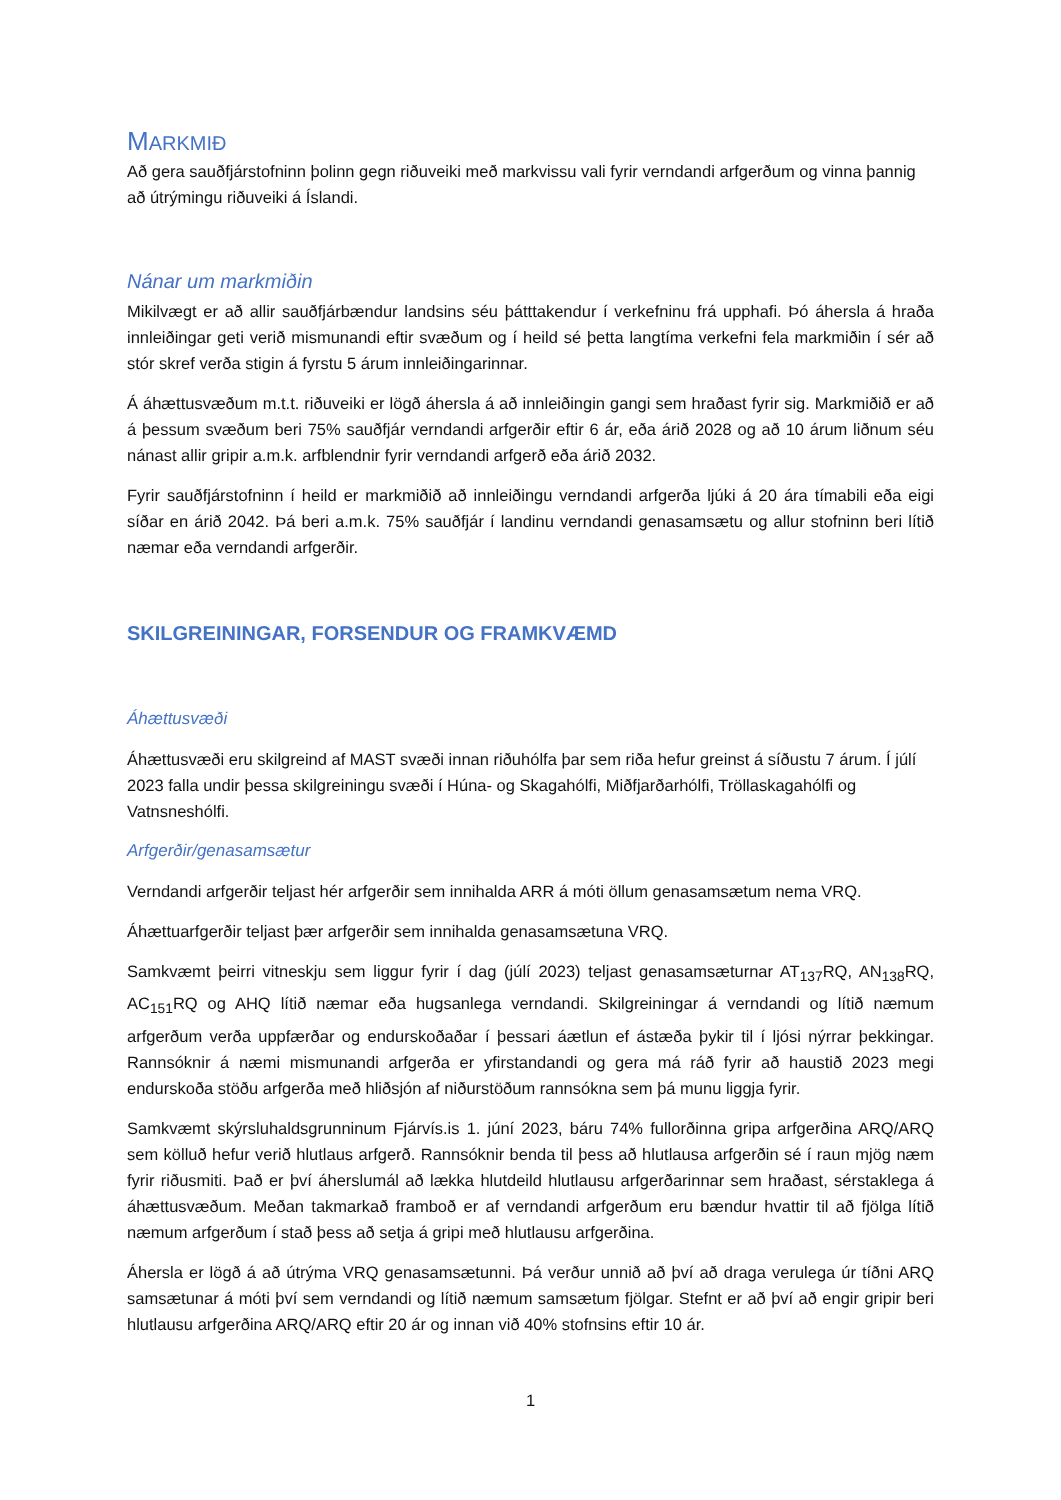MARKMIÐ
Að gera sauðfjárstofninn þolinn gegn riðuveiki með markvissu vali fyrir verndandi arfgerðum og vinna þannig að útrýmingu riðuveiki á Íslandi.
Nánar um markmiðin
Mikilvægt er að allir sauðfjárbændur landsins séu þátttakendur í verkefninu frá upphafi. Þó áhersla á hraða innleiðingar geti verið mismunandi eftir svæðum og í heild sé þetta langtíma verkefni fela markmiðin í sér að stór skref verða stigin á fyrstu 5 árum innleiðingarinnar.
Á áhættusvæðum m.t.t. riðuveiki er lögð áhersla á að innleiðingin gangi sem hraðast fyrir sig. Markmiðið er að á þessum svæðum beri 75% sauðfjár verndandi arfgerðir eftir 6 ár, eða árið 2028 og að 10 árum liðnum séu nánast allir gripir a.m.k. arfblendnir fyrir verndandi arfgerð eða árið 2032.
Fyrir sauðfjárstofninn í heild er markmiðið að innleiðingu verndandi arfgerða ljúki á 20 ára tímabili eða eigi síðar en árið 2042. Þá beri a.m.k. 75% sauðfjár í landinu verndandi genasamsætu og allur stofninn beri lítið næmar eða verndandi arfgerðir.
SKILGREININGAR, FORSENDUR OG FRAMKVÆMD
Áhættusvæði
Áhættusvæði eru skilgreind af MAST svæði innan riðuhólfa þar sem riða hefur greinst á síðustu 7 árum. Í júlí 2023 falla undir þessa skilgreiningu svæði í Húna- og Skagahólfi, Miðfjarðarhólfi, Tröllaskagahólfi og Vatnsneshólfi.
Arfgerðir/genasamsætur
Verndandi arfgerðir teljast hér arfgerðir sem innihalda ARR á móti öllum genasamsætum nema VRQ.
Áhættuarfgerðir teljast þær arfgerðir sem innihalda genasamsætuna VRQ.
Samkvæmt þeirri vitneskju sem liggur fyrir í dag (júlí 2023) teljast genasamsæturnar AT<sub>137</sub>RQ, AN<sub>138</sub>RQ, AC<sub>151</sub>RQ og AHQ lítið næmar eða hugsanlega verndandi. Skilgreiningar á verndandi og lítið næmum arfgerðum verða uppfærðar og endurskoðaðar í þessari áætlun ef ástæða þykir til í ljósi nýrrar þekkingar. Rannsóknir á næmi mismunandi arfgerða er yfirstandandi og gera má ráð fyrir að haustið 2023 megi endurskoða stöðu arfgerða með hliðsjón af niðurstöðum rannsókna sem þá munu liggja fyrir.
Samkvæmt skýrsluhaldsgrunninum Fjárvís.is 1. júní 2023, báru 74% fullorðinna gripa arfgerðina ARQ/ARQ sem kölluð hefur verið hlutlaus arfgerð. Rannsóknir benda til þess að hlutlausa arfgerðin sé í raun mjög næm fyrir riðusmiti. Það er því áherslumál að lækka hlutdeild hlutlausu arfgerðarinnar sem hraðast, sérstaklega á áhættusvæðum. Meðan takmarkað framboð er af verndandi arfgerðum eru bændur hvattir til að fjölga lítið næmum arfgerðum í stað þess að setja á gripi með hlutlausu arfgerðina.
Áhersla er lögð á að útrýma VRQ genasamsætunni. Þá verður unnið að því að draga verulega úr tíðni ARQ samsætunar á móti því sem verndandi og lítið næmum samsætum fjölgar. Stefnt er að því að engir gripir beri hlutlausu arfgerðina ARQ/ARQ eftir 20 ár og innan við 40% stofnsins eftir 10 ár.
1